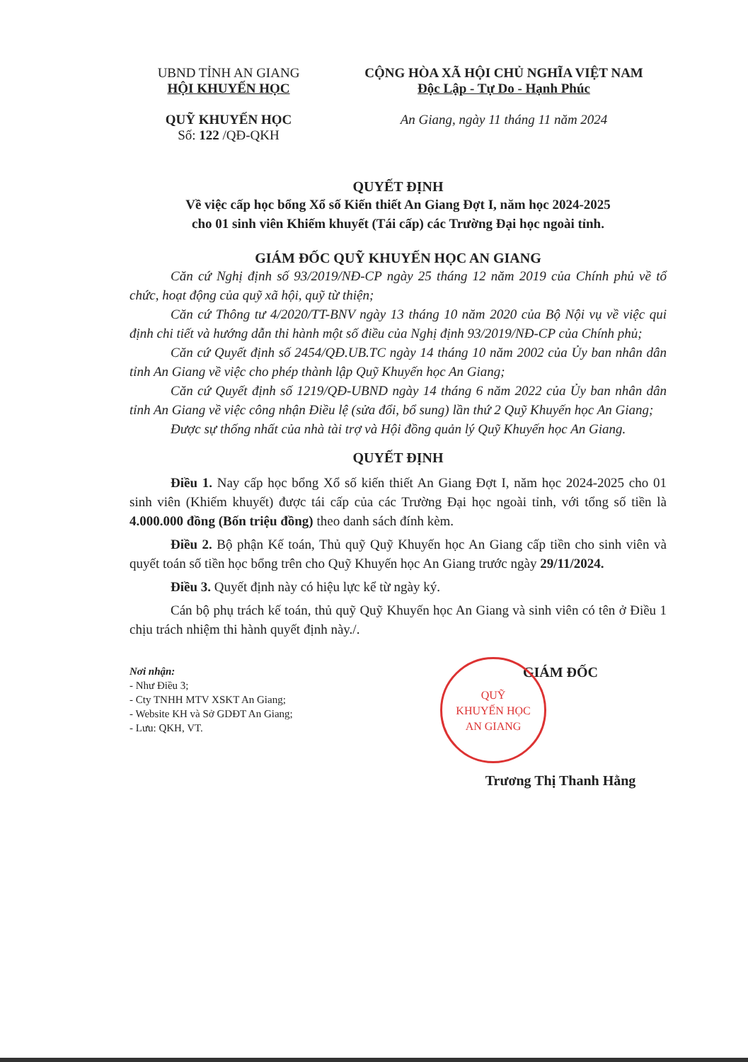UBND TỈNH AN GIANG
HỘI KHUYẾN HỌC
QUỸ KHUYẾN HỌC
Số: 122 /QĐ-QKH
CỘNG HÒA XÃ HỘI CHỦ NGHĨA VIỆT NAM
Độc Lập - Tự Do - Hạnh Phúc
An Giang, ngày 11 tháng 11 năm 2024
QUYẾT ĐỊNH
Về việc cấp học bổng Xổ số Kiến thiết An Giang Đợt I, năm học 2024-2025
cho 01 sinh viên Khiếm khuyết (Tái cấp) các Trường Đại học ngoài tỉnh.
GIÁM ĐỐC QUỸ KHUYẾN HỌC AN GIANG
Căn cứ Nghị định số 93/2019/NĐ-CP ngày 25 tháng 12 năm 2019 của Chính phủ về tổ chức, hoạt động của quỹ xã hội, quỹ từ thiện;
Căn cứ Thông tư 4/2020/TT-BNV ngày 13 tháng 10 năm 2020 của Bộ Nội vụ về việc qui định chi tiết và hướng dẫn thi hành một số điều của Nghị định 93/2019/NĐ-CP của Chính phủ;
Căn cứ Quyết định số 2454/QĐ.UB.TC ngày 14 tháng 10 năm 2002 của Ủy ban nhân dân tỉnh An Giang về việc cho phép thành lập Quỹ Khuyến học An Giang;
Căn cứ Quyết định số 1219/QĐ-UBND ngày 14 tháng 6 năm 2022 của Ủy ban nhân dân tỉnh An Giang về việc công nhận Điều lệ (sửa đổi, bổ sung) lần thứ 2 Quỹ Khuyến học An Giang;
Được sự thống nhất của nhà tài trợ và Hội đồng quản lý Quỹ Khuyến học An Giang.
QUYẾT ĐỊNH
Điều 1. Nay cấp học bổng Xổ số kiến thiết An Giang Đợt I, năm học 2024-2025 cho 01 sinh viên (Khiếm khuyết) được tái cấp của các Trường Đại học ngoài tỉnh, với tổng số tiền là 4.000.000 đồng (Bốn triệu đồng) theo danh sách đính kèm.
Điều 2. Bộ phận Kế toán, Thủ quỹ Quỹ Khuyến học An Giang cấp tiền cho sinh viên và quyết toán số tiền học bổng trên cho Quỹ Khuyến học An Giang trước ngày 29/11/2024.
Điều 3. Quyết định này có hiệu lực kể từ ngày ký.
Cán bộ phụ trách kế toán, thủ quỹ Quỹ Khuyến học An Giang và sinh viên có tên ở Điều 1 chịu trách nhiệm thi hành quyết định này./.
Nơi nhận:
- Như Điều 3;
- Cty TNHH MTV XSKT An Giang;
- Website KH và Sở GDĐT An Giang;
- Lưu: QKH, VT.
QUỸ
KHUYẾN HỌC
AN GIANG
GIÁM ĐỐC
Trương Thị Thanh Hằng